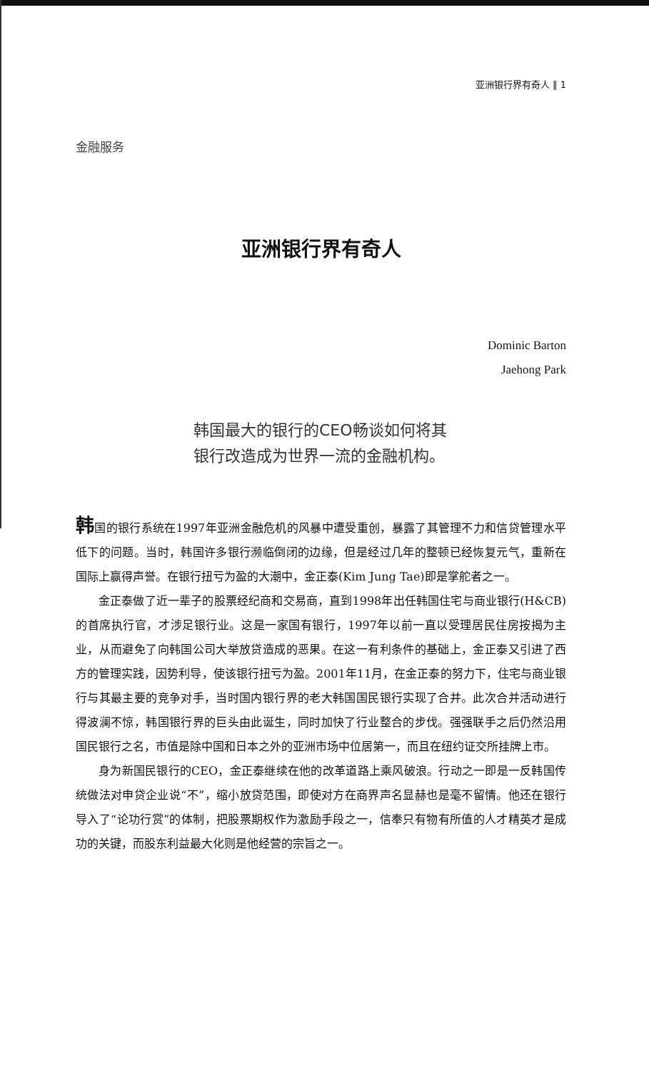亚洲银行界有奇人 ‖ 1
金融服务
亚洲银行界有奇人
Dominic Barton
Jaehong Park
韩国最大的银行的CEO畅谈如何将其银行改造成为世界一流的金融机构。
韩国的银行系统在1997年亚洲金融危机的风暴中遭受重创，暴露了其管理不力和信贷管理水平低下的问题。当时，韩国许多银行濒临倒闭的边缘，但是经过几年的整顿已经恢复元气，重新在国际上赢得声誉。在银行扭亏为盈的大潮中，金正泰(Kim Jung Tae)即是掌舵者之一。
金正泰做了近一辈子的股票经纪商和交易商，直到1998年出任韩国住宅与商业银行(H&CB)的首席执行官，才涉足银行业。这是一家国有银行，1997年以前一直以受理居民住房按揭为主业，从而避免了向韩国公司大举放贷造成的恶果。在这一有利条件的基础上，金正泰又引进了西方的管理实践，因势利导，使该银行扭亏为盈。2001年11月，在金正泰的努力下，住宅与商业银行与其最主要的竞争对手，当时国内银行界的老大韩国国民银行实现了合并。此次合并活动进行得波澜不惊，韩国银行界的巨头由此诞生，同时加快了行业整合的步伐。强强联手之后仍然沿用国民银行之名，市值是除中国和日本之外的亚洲市场中位居第一，而且在纽约证交所挂牌上市。
身为新国民银行的CEO，金正泰继续在他的改革道路上乘风破浪。行动之一即是一反韩国传统做法对申贷企业说“不”，缩小放贷范围，即使对方在商界声名显赫也是毫不留情。他还在银行导入了“论功行赏”的体制，把股票期权作为激励手段之一，信奉只有物有所值的人才精英才是成功的关键，而股东利益最大化则是他经营的宗旨之一。